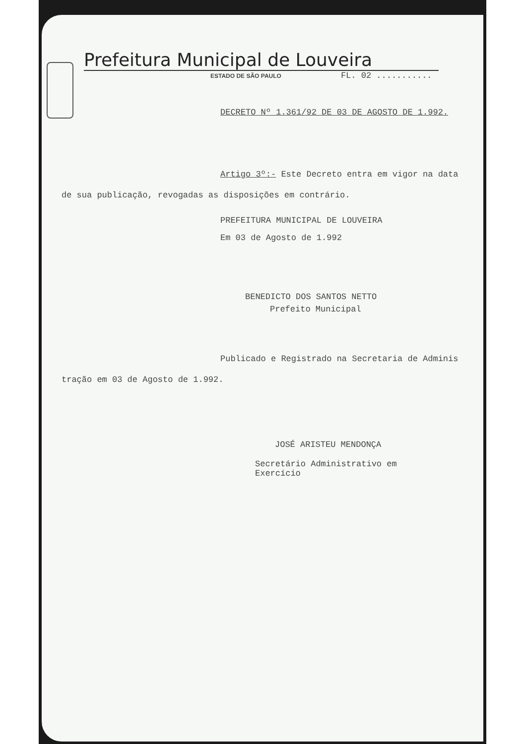Prefeitura Municipal de Louveira
ESTADO DE SÃO PAULO FL. 02 ...........
DECRETO Nº 1.361/92 DE 03 DE AGOSTO DE 1.992.
Artigo 3º:- Este Decreto entra em vigor na data de sua publicação, revogadas as disposições em contrário.
PREFEITURA MUNICIPAL DE LOUVEIRA
Em 03 de Agosto de 1.992
BENEDICTO DOS SANTOS NETTO
Prefeito Municipal
Publicado e Registrado na Secretaria de Adminis tração em 03 de Agosto de 1.992.
JOSÉ ARISTEU MENDONÇA
Secretário Administrativo em
Exercício